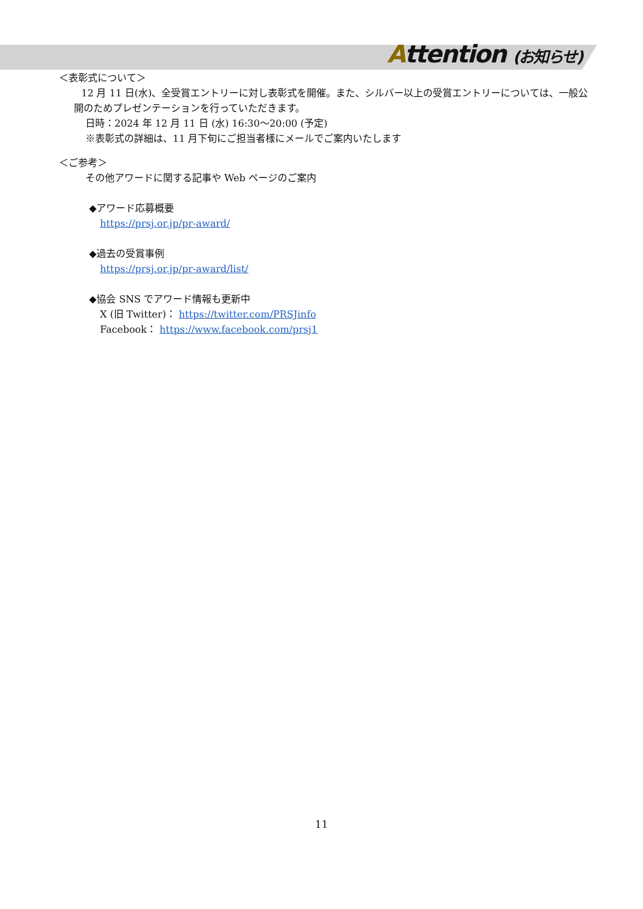Attention (お知らせ)
＜表彰式について＞
12 月 11 日(水)、全受賞エントリーに対し表彰式を開催。また、シルバー以上の受賞エントリーについては、一般公開のためプレゼンテーションを行っていただきます。
日時：2024 年 12 月 11 日 (水) 16:30〜20:00 (予定)
※表彰式の詳細は、11 月下旬にご担当者様にメールでご案内いたします
＜ご参考＞
その他アワードに関する記事や Web ページのご案内
◆アワード応募概要
https://prsj.or.jp/pr-award/
◆過去の受賞事例
https://prsj.or.jp/pr-award/list/
◆協会 SNS でアワード情報も更新中
X (旧 Twitter)： https://twitter.com/PRSJinfo
Facebook： https://www.facebook.com/prsj1
11